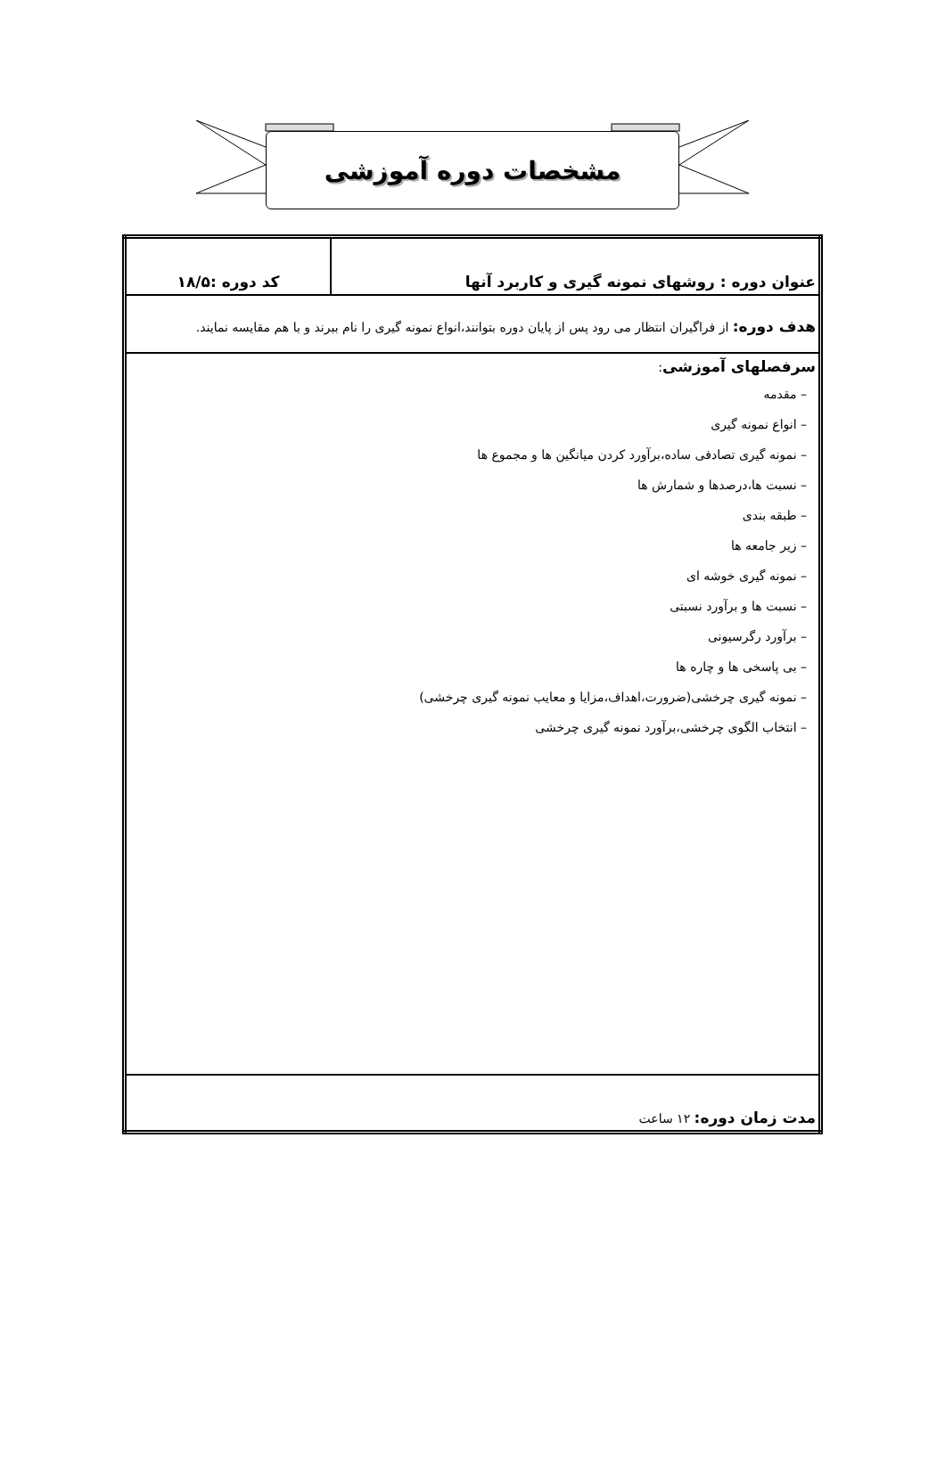مشخصات دوره آموزشی
| عنوان دوره : روشهای نمونه گیری و کاربرد آنها | کد دوره :۱۸/۵ |
| هدف دوره: از فراگیران انتظار می رود پس از پایان دوره بتوانند،انواع نمونه گیری را نام ببرند و با هم مقایسه نمایند. | |
| سرفصلهای آموزشی : – مقدمه – انواع نمونه گیری – نمونه گیری تصادفی ساده،برآورد کردن میانگین ها و مجموع ها – نسبت ها،درصدها و شمارش ها – طبقه بندی – زیر جامعه ها – نمونه گیری خوشه ای – نسبت ها و برآورد نسبتی – برآورد رگرسیونی – بی پاسخی ها و چاره ها – نمونه گیری چرخشی(ضرورت،اهداف،مزایا و معایب نمونه گیری چرخشی) – انتخاب الگوی چرخشی،برآورد نمونه گیری چرخشی | |
| مدت زمان دوره: ۱۲ ساعت | |